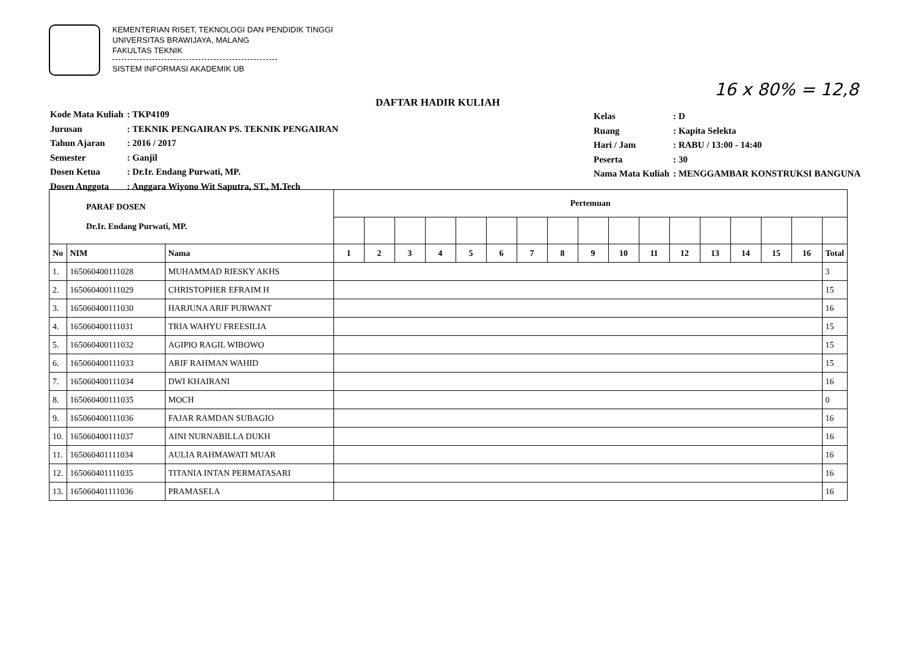KEMENTERIAN RISET, TEKNOLOGI DAN PENDIDIK TINGGI
UNIVERSITAS BRAWIJAYA, MALANG
FAKULTAS TEKNIK
SISTEM INFORMASI AKADEMIK UB
16 x 80% = 12,8
DAFTAR HADIR KULIAH
| Kode Mata Kuliah | : TKP4109 |
| Jurusan | : TEKNIK PENGAIRAN PS. TEKNIK PENGAIRAN |
| Tahun Ajaran | : 2016 / 2017 |
| Semester | : Ganjil |
| Dosen Ketua | : Dr.Ir. Endang Purwati, MP. |
| Dosen Anggota | : Anggara Wiyono Wit Saputra, ST., M.Tech |
| Kelas | : D |
| Ruang | : Kapita Selekta |
| Hari / Jam | : RABU / 13:00 - 14:40 |
| Peserta | : 30 |
| Nama Mata Kuliah | : MENGGAMBAR KONSTRUKSI BANGUNA |
| PARAF DOSEN Dr.Ir. Endang Purwati, MP. | | | Pertemuan | | | | | | | | | | | | | | | | |
| --- | --- | --- | --- | --- | --- | --- | --- | --- | --- | --- | --- | --- | --- | --- | --- | --- | --- | --- | --- |
| No | NIM | Nama | 1 | 2 | 3 | 4 | 5 | 6 | 7 | 8 | 9 | 10 | 11 | 12 | 13 | 14 | 15 | 16 | Total |
| 1. | 165060400111028 | MUHAMMAD RIESKY AKHS | | | | | | | | | | | | | | | | | 3 |
| 2. | 165060400111029 | CHRISTOPHER EFRAIM H | | | | | | | | | | | | | | | | | 15 |
| 3. | 165060400111030 | HARJUNA ARIF PURWANT | | | | | | | | | | | | | | | | | 16 |
| 4. | 165060400111031 | TRIA WAHYU FREESILIA | | | | | | | | | | | | | | | | | 15 |
| 5. | 165060400111032 | AGIPIO RAGIL WIBOWO | | | | | | | | | | | | | | | | | 15 |
| 6. | 165060400111033 | ARIF RAHMAN WAHID | | | | | | | | | | | | | | | | | 15 |
| 7. | 165060400111034 | DWI KHAIRANI | | | | | | | | | | | | | | | | | 16 |
| 8. | 165060400111035 | MOCH | | | | | | | | | | | | | | | | | 0 |
| 9. | 165060400111036 | FAJAR RAMDAN SUBAGIO | | | | | | | | | | | | | | | | | 16 |
| 10. | 165060400111037 | AINI NURNABILLA DUKH | | | | | | | | | | | | | | | | | 16 |
| 11. | 165060401111034 | AULIA RAHMAWATI MUAR | | | | | | | | | | | | | | | | | 16 |
| 12. | 165060401111035 | TITANIA INTAN PERMATASARI | | | | | | | | | | | | | | | | | 16 |
| 13. | 165060401111036 | PRAMASELA | | | | | | | | | | | | | | | | | 16 |